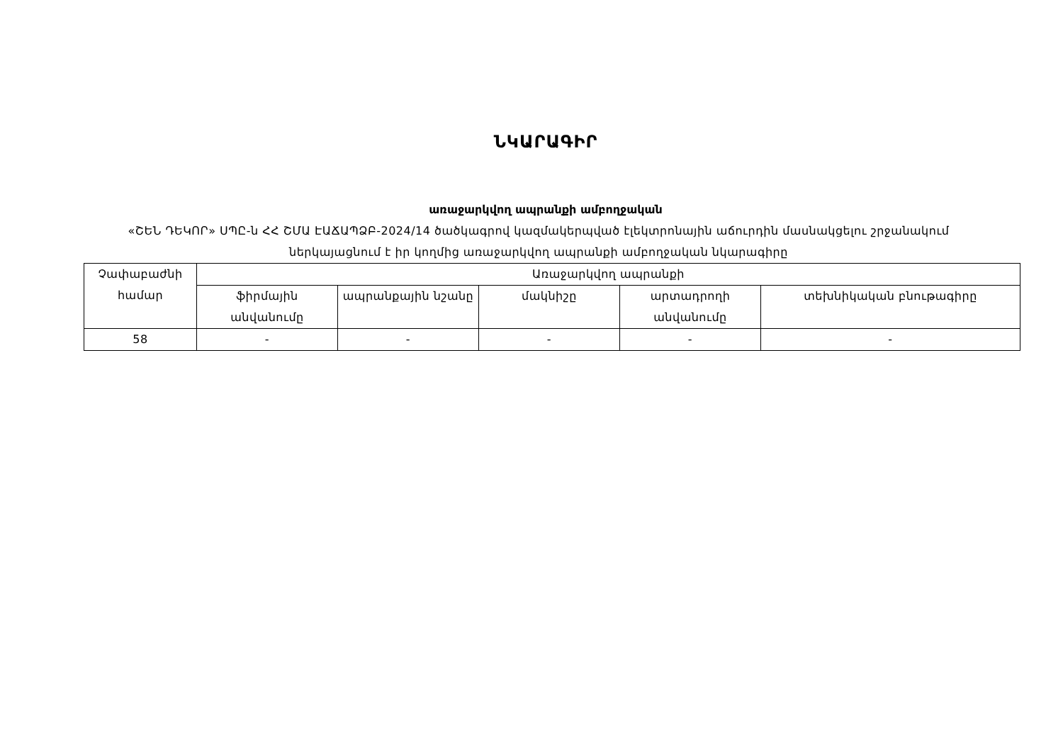ՆԿԱՐԱԳԻՐ
առաջարկվող ապրանքի ամբողջական
«ՇԵՆ ԴԵԿՈՐ» ՍՊԸ-ն ՀՀ ՇՄԱ ԷԱՃԱՊՁԲ-2024/14 ծածկագրով կազմակերպված էլեկտրոնային աճուրդին մասնակցելու շրջանակում ներկայացնում է իր կողմից առաջարկվող ապրանքի ամբողջական նկարագիրը
| Չափաբաժնի համար | Առաջարկվող ապրանքի | | | | |
| --- | --- | --- | --- | --- | --- |
| | ֆիրմային անվանումը | ապրանքային նշանը | մակնիշը | արտադրողի անվանումը | տեխնիկական բնութագիրը |
| 58 | - | - | - | - | - |